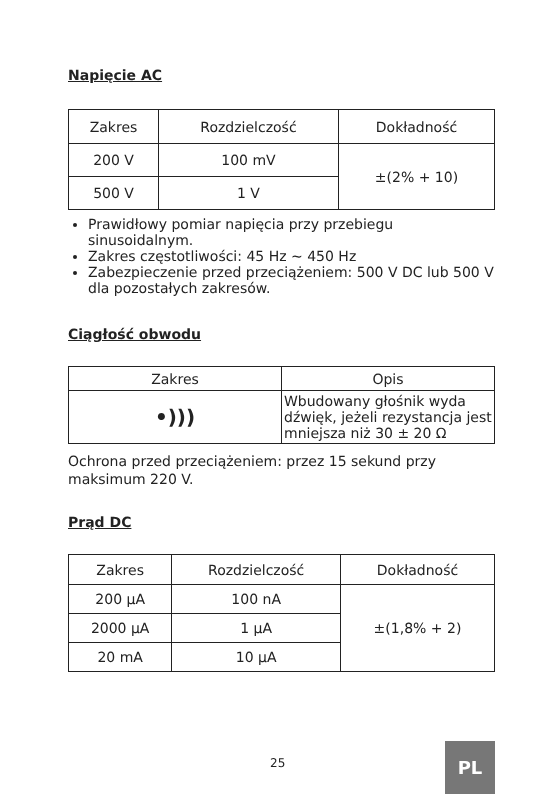Napięcie AC
| Zakres | Rozdzielczość | Dokładność |
| --- | --- | --- |
| 200 V | 100 mV | ±(2% + 10) |
| 500 V | 1 V | |
Prawidłowy pomiar napięcia przy przebiegu sinusoidalnym.
Zakres częstotliwości: 45 Hz ~ 450 Hz
Zabezpieczenie przed przeciążeniem: 500 V DC lub 500 V dla pozostałych zakresów.
Ciągłość obwodu
| Zakres | Opis |
| --- | --- |
| •))) | Wbudowany głośnik wyda dźwięk, jeżeli rezystancja jest mniejsza niż 30 ± 20 Ω |
Ochrona przed przeciążeniem: przez 15 sekund przy maksimum 220 V.
Prąd DC
| Zakres | Rozdzielczość | Dokładność |
| --- | --- | --- |
| 200 µA | 100 nA | ±(1,8% + 2) |
| 2000 µA | 1 µA | |
| 20 mA | 10 µA | |
25
PL